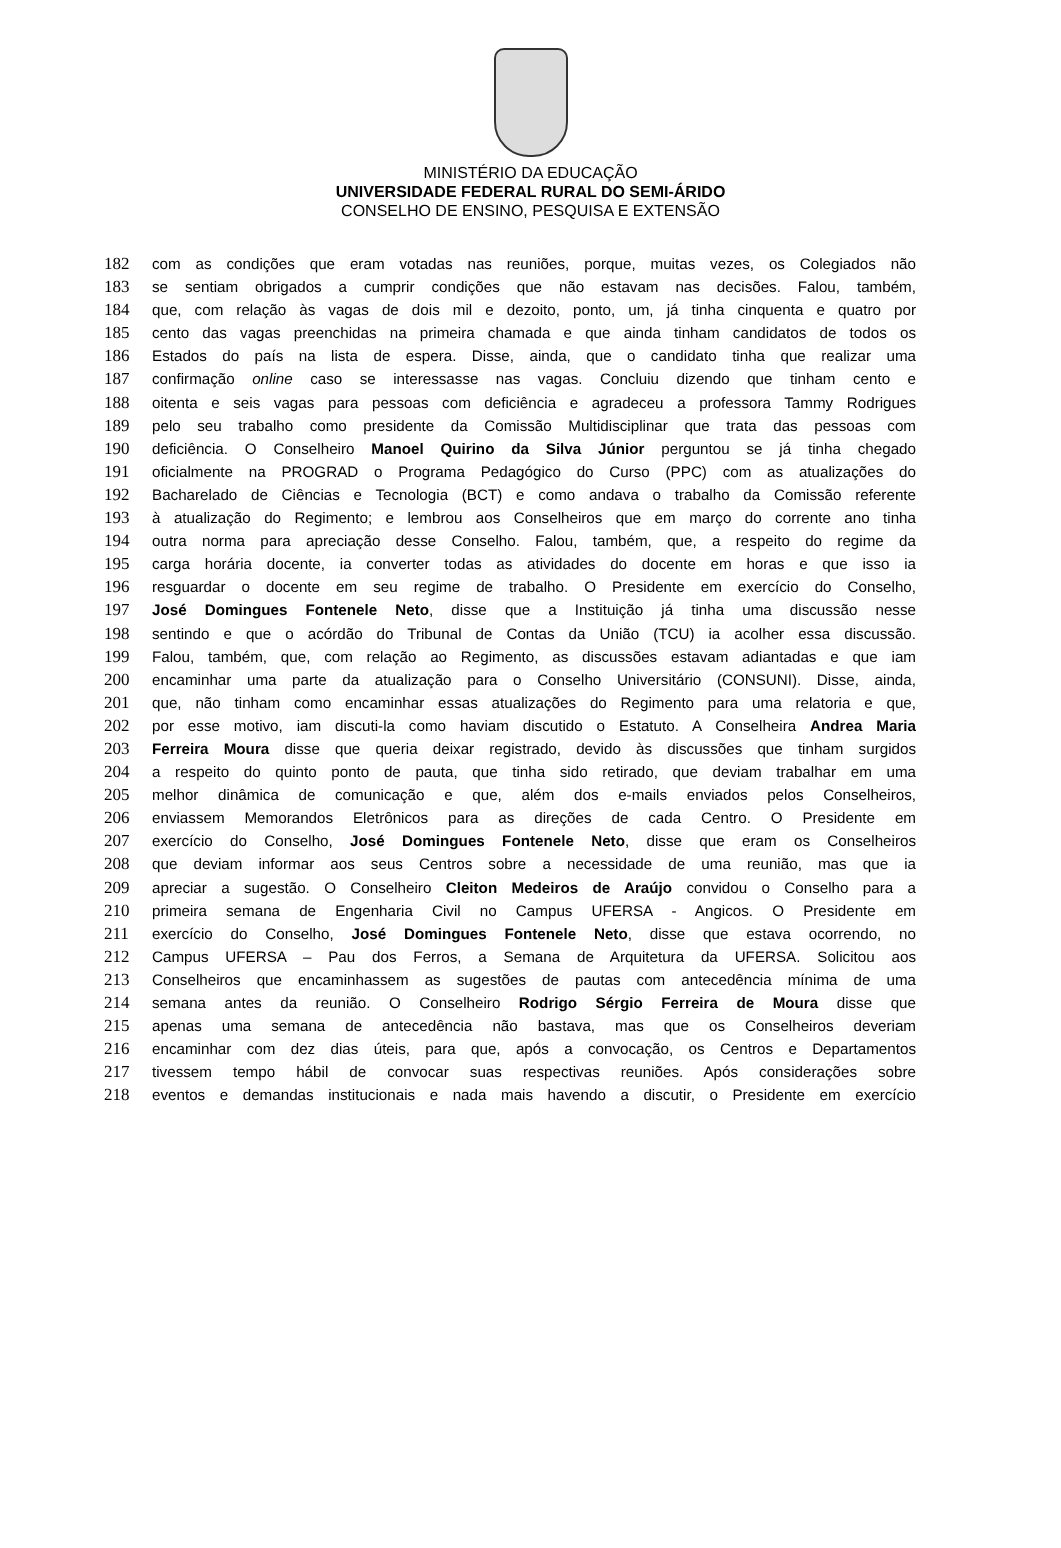MINISTÉRIO DA EDUCAÇÃO
UNIVERSIDADE FEDERAL RURAL DO SEMI-ÁRIDO
CONSELHO DE ENSINO, PESQUISA E EXTENSÃO
182 com as condições que eram votadas nas reuniões, porque, muitas vezes, os Colegiados não
183 se sentiam obrigados a cumprir condições que não estavam nas decisões. Falou, também,
184 que, com relação às vagas de dois mil e dezoito, ponto, um, já tinha cinquenta e quatro por
185 cento das vagas preenchidas na primeira chamada e que ainda tinham candidatos de todos os
186 Estados do país na lista de espera. Disse, ainda, que o candidato tinha que realizar uma
187 confirmação online caso se interessasse nas vagas. Concluiu dizendo que tinham cento e
188 oitenta e seis vagas para pessoas com deficiência e agradeceu a professora Tammy Rodrigues
189 pelo seu trabalho como presidente da Comissão Multidisciplinar que trata das pessoas com
190 deficiência. O Conselheiro Manoel Quirino da Silva Júnior perguntou se já tinha chegado
191 oficialmente na PROGRAD o Programa Pedagógico do Curso (PPC) com as atualizações do
192 Bacharelado de Ciências e Tecnologia (BCT) e como andava o trabalho da Comissão referente
193 à atualização do Regimento; e lembrou aos Conselheiros que em março do corrente ano tinha
194 outra norma para apreciação desse Conselho. Falou, também, que, a respeito do regime da
195 carga horária docente, ia converter todas as atividades do docente em horas e que isso ia
196 resguardar o docente em seu regime de trabalho. O Presidente em exercício do Conselho,
197 José Domingues Fontenele Neto, disse que a Instituição já tinha uma discussão nesse
198 sentindo e que o acórdão do Tribunal de Contas da União (TCU) ia acolher essa discussão.
199 Falou, também, que, com relação ao Regimento, as discussões estavam adiantadas e que iam
200 encaminhar uma parte da atualização para o Conselho Universitário (CONSUNI). Disse, ainda,
201 que, não tinham como encaminhar essas atualizações do Regimento para uma relatoria e que,
202 por esse motivo, iam discuti-la como haviam discutido o Estatuto. A Conselheira Andrea Maria
203 Ferreira Moura disse que queria deixar registrado, devido às discussões que tinham surgidos
204 a respeito do quinto ponto de pauta, que tinha sido retirado, que deviam trabalhar em uma
205 melhor dinâmica de comunicação e que, além dos e-mails enviados pelos Conselheiros,
206 enviassem Memorandos Eletrônicos para as direções de cada Centro. O Presidente em
207 exercício do Conselho, José Domingues Fontenele Neto, disse que eram os Conselheiros
208 que deviam informar aos seus Centros sobre a necessidade de uma reunião, mas que ia
209 apreciar a sugestão. O Conselheiro Cleiton Medeiros de Araújo convidou o Conselho para a
210 primeira semana de Engenharia Civil no Campus UFERSA - Angicos. O Presidente em
211 exercício do Conselho, José Domingues Fontenele Neto, disse que estava ocorrendo, no
212 Campus UFERSA – Pau dos Ferros, a Semana de Arquitetura da UFERSA. Solicitou aos
213 Conselheiros que encaminhassem as sugestões de pautas com antecedência mínima de uma
214 semana antes da reunião. O Conselheiro Rodrigo Sérgio Ferreira de Moura disse que
215 apenas uma semana de antecedência não bastava, mas que os Conselheiros deveriam
216 encaminhar com dez dias úteis, para que, após a convocação, os Centros e Departamentos
217 tivessem tempo hábil de convocar suas respectivas reuniões. Após considerações sobre
218 eventos e demandas institucionais e nada mais havendo a discutir, o Presidente em exercício